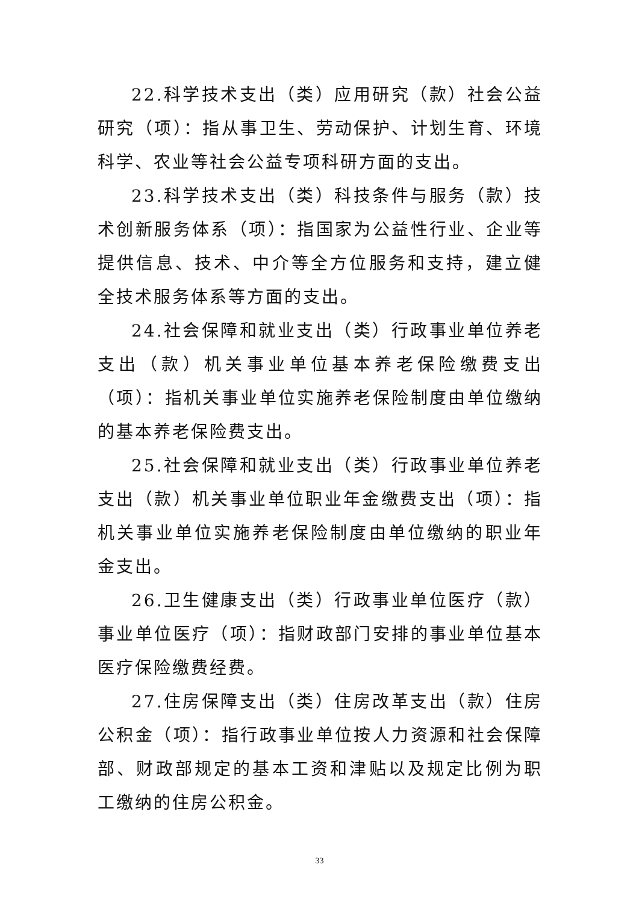22.科学技术支出（类）应用研究（款）社会公益研究（项）：指从事卫生、劳动保护、计划生育、环境科学、农业等社会公益专项科研方面的支出。
23.科学技术支出（类）科技条件与服务（款）技术创新服务体系（项）：指国家为公益性行业、企业等提供信息、技术、中介等全方位服务和支持，建立健全技术服务体系等方面的支出。
24.社会保障和就业支出（类）行政事业单位养老支出（款）机关事业单位基本养老保险缴费支出（项）：指机关事业单位实施养老保险制度由单位缴纳的基本养老保险费支出。
25.社会保障和就业支出（类）行政事业单位养老支出（款）机关事业单位职业年金缴费支出（项）：指机关事业单位实施养老保险制度由单位缴纳的职业年金支出。
26.卫生健康支出（类）行政事业单位医疗（款）事业单位医疗（项）：指财政部门安排的事业单位基本医疗保险缴费经费。
27.住房保障支出（类）住房改革支出（款）住房公积金（项）：指行政事业单位按人力资源和社会保障部、财政部规定的基本工资和津贴以及规定比例为职工缴纳的住房公积金。
33